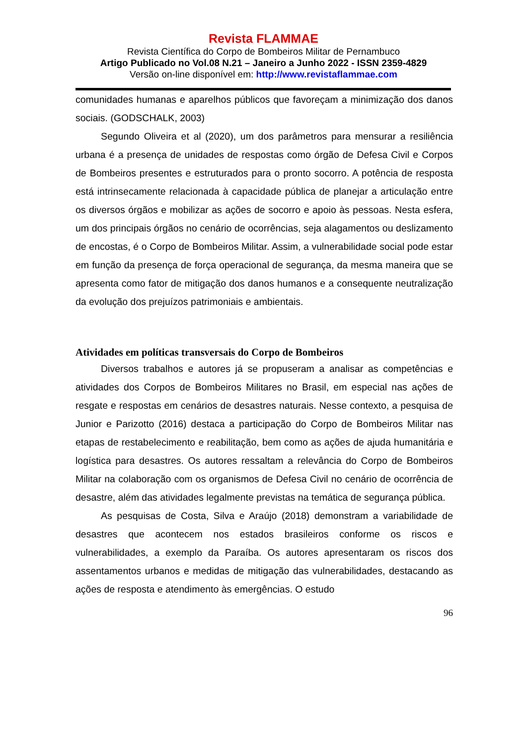Revista FLAMMAE
Revista Científica do Corpo de Bombeiros Militar de Pernambuco
Artigo Publicado no Vol.08 N.21 – Janeiro a Junho 2022 - ISSN 2359-4829
Versão on-line disponível em: http://www.revistaflammae.com
comunidades humanas e aparelhos públicos que favoreçam a minimização dos danos sociais. (GODSCHALK, 2003)
Segundo Oliveira et al (2020), um dos parâmetros para mensurar a resiliência urbana é a presença de unidades de respostas como órgão de Defesa Civil e Corpos de Bombeiros presentes e estruturados para o pronto socorro. A potência de resposta está intrinsecamente relacionada à capacidade pública de planejar a articulação entre os diversos órgãos e mobilizar as ações de socorro e apoio às pessoas. Nesta esfera, um dos principais órgãos no cenário de ocorrências, seja alagamentos ou deslizamento de encostas, é o Corpo de Bombeiros Militar. Assim, a vulnerabilidade social pode estar em função da presença de força operacional de segurança, da mesma maneira que se apresenta como fator de mitigação dos danos humanos e a consequente neutralização da evolução dos prejuízos patrimoniais e ambientais.
Atividades em políticas transversais do Corpo de Bombeiros
Diversos trabalhos e autores já se propuseram a analisar as competências e atividades dos Corpos de Bombeiros Militares no Brasil, em especial nas ações de resgate e respostas em cenários de desastres naturais. Nesse contexto, a pesquisa de Junior e Parizotto (2016) destaca a participação do Corpo de Bombeiros Militar nas etapas de restabelecimento e reabilitação, bem como as ações de ajuda humanitária e logística para desastres. Os autores ressaltam a relevância do Corpo de Bombeiros Militar na colaboração com os organismos de Defesa Civil no cenário de ocorrência de desastre, além das atividades legalmente previstas na temática de segurança pública.
As pesquisas de Costa, Silva e Araújo (2018) demonstram a variabilidade de desastres que acontecem nos estados brasileiros conforme os riscos e vulnerabilidades, a exemplo da Paraíba. Os autores apresentaram os riscos dos assentamentos urbanos e medidas de mitigação das vulnerabilidades, destacando as ações de resposta e atendimento às emergências. O estudo
96